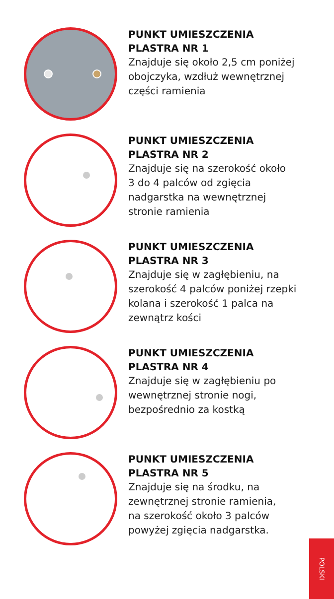PUNKT UMIESZCZENIA
PLASTRA NR 1
Znajduje się około 2,5 cm poniżej
obojczyka, wzdłuż wewnętrznej
części ramienia
PUNKT UMIESZCZENIA
PLASTRA NR 2
Znajduje się na szerokość około
3 do 4 palców od zgięcia
nadgarstka na wewnętrznej
stronie ramienia
PUNKT UMIESZCZENIA
PLASTRA NR 3
Znajduje się w zagłębieniu, na
szerokość 4 palców poniżej rzepki
kolana i szerokość 1 palca na
zewnątrz kości
PUNKT UMIESZCZENIA
PLASTRA NR 4
Znajduje się w zagłębieniu po
wewnętrznej stronie nogi,
bezpośrednio za kostką
PUNKT UMIESZCZENIA
PLASTRA NR 5
Znajduje się na środku, na
zewnętrznej stronie ramienia,
na szerokość około 3 palców
powyżej zgięcia nadgarstka.
POLSKI